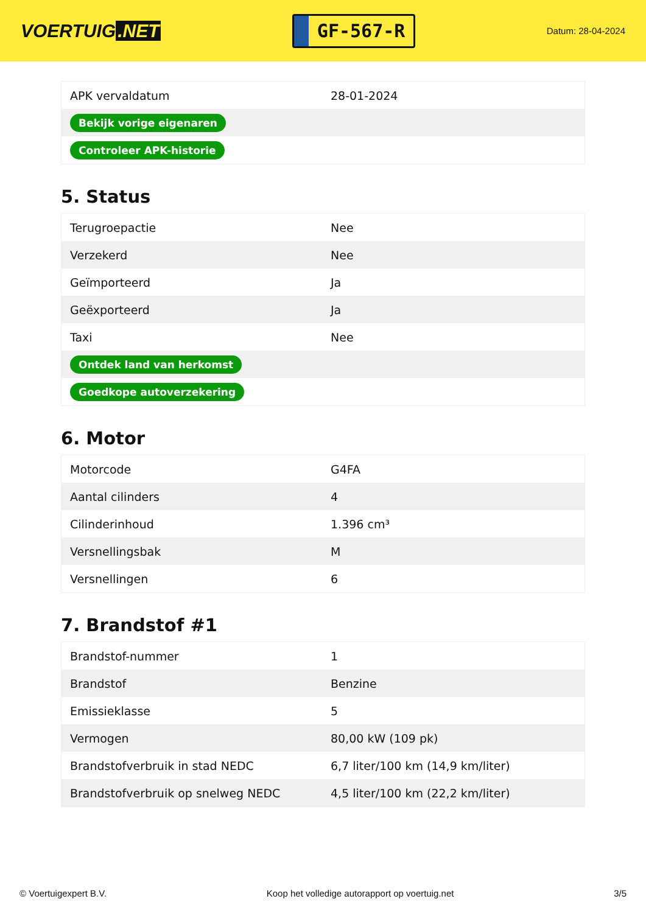VOERTUIG.NET
GF-567-R
Datum: 28-04-2024
| APK vervaldatum | 28-01-2024 |
| Bekijk vorige eigenaren | |
| Controleer APK-historie | |
5. Status
| Terugroepactie | Nee |
| Verzekerd | Nee |
| Geïmporteerd | Ja |
| Geëxporteerd | Ja |
| Taxi | Nee |
| Ontdek land van herkomst | |
| Goedkope autoverzekering | |
6. Motor
| Motorcode | G4FA |
| Aantal cilinders | 4 |
| Cilinderinhoud | 1.396 cm³ |
| Versnellingsbak | M |
| Versnellingen | 6 |
7. Brandstof #1
| Brandstof-nummer | 1 |
| Brandstof | Benzine |
| Emissieklasse | 5 |
| Vermogen | 80,00 kW (109 pk) |
| Brandstofverbruik in stad NEDC | 6,7 liter/100 km (14,9 km/liter) |
| Brandstofverbruik op snelweg NEDC | 4,5 liter/100 km (22,2 km/liter) |
© Voertuigexpert B.V. Koop het volledige autorapport op voertuig.net 3/5